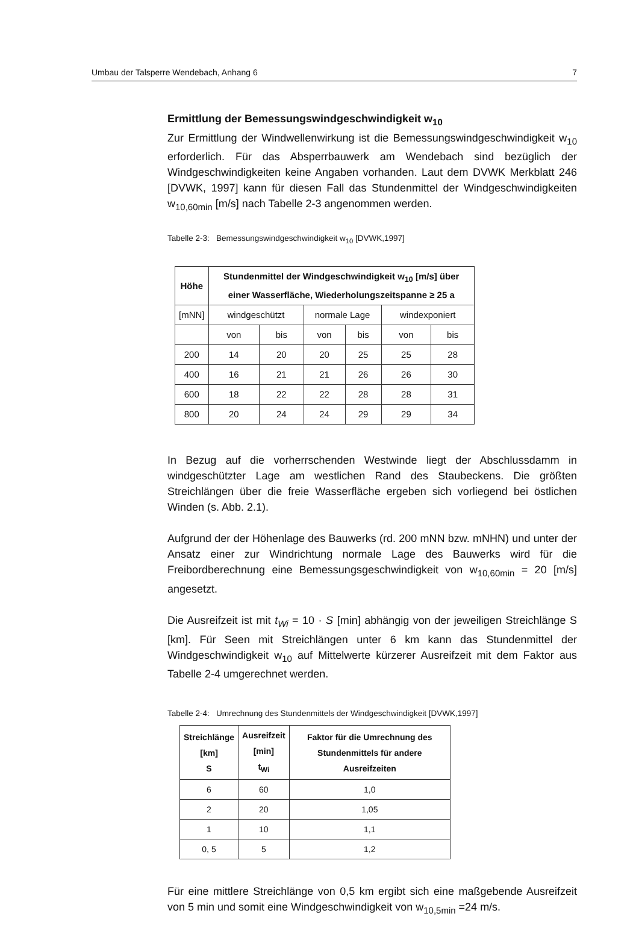Umbau der Talsperre Wendebach, Anhang 6 7
Ermittlung der Bemessungswindgeschwindigkeit w<sub>10</sub>
Zur Ermittlung der Windwellenwirkung ist die Bemessungswindgeschwindigkeit w<sub>10</sub> erforderlich. Für das Absperrbauwerk am Wendebach sind bezüglich der Windgeschwindigkeiten keine Angaben vorhanden. Laut dem DVWK Merkblatt 246 [DVWK, 1997] kann für diesen Fall das Stundenmittel der Windgeschwindigkeiten w<sub>10,60min</sub> [m/s] nach Tabelle 2-3 angenommen werden.
Tabelle 2-3: Bemessungswindgeschwindigkeit w<sub>10</sub> [DVWK,1997]
| Höhe | Stundenmittel der Windgeschwindigkeit w<sub>10</sub> [m/s] über einer Wasserfläche, Wiederholungszeitspanne ≥ 25 a | | | | | |
| --- | --- | --- | --- | --- | --- | --- |
| [mNN] | windgeschützt | | normale Lage | | windexponiert | |
| | von | bis | von | bis | von | bis |
| 200 | 14 | 20 | 20 | 25 | 25 | 28 |
| 400 | 16 | 21 | 21 | 26 | 26 | 30 |
| 600 | 18 | 22 | 22 | 28 | 28 | 31 |
| 800 | 20 | 24 | 24 | 29 | 29 | 34 |
In Bezug auf die vorherrschenden Westwinde liegt der Abschlussdamm in windgeschützter Lage am westlichen Rand des Staubeckens. Die größten Streichlängen über die freie Wasserfläche ergeben sich vorliegend bei östlichen Winden (s. Abb. 2.1).
Aufgrund der der Höhenlage des Bauwerks (rd. 200 mNN bzw. mNHN) und unter der Ansatz einer zur Windrichtung normale Lage des Bauwerks wird für die Freibordberechnung eine Bemessungsgeschwindigkeit von w<sub>10,60min</sub> = 20 [m/s] angesetzt.
Die Ausreifzeit ist mit t<sub>Wi</sub> = 10 · S [min] abhängig von der jeweiligen Streichlänge S [km]. Für Seen mit Streichlängen unter 6 km kann das Stundenmittel der Windgeschwindigkeit w<sub>10</sub> auf Mittelwerte kürzerer Ausreifzeit mit dem Faktor aus Tabelle 2-4 umgerechnet werden.
Tabelle 2-4: Umrechnung des Stundenmittels der Windgeschwindigkeit [DVWK,1997]
| Streichlänge [km] S | Ausreifzeit [min] t<sub>Wi</sub> | Faktor für die Umrechnung des Stundenmittels für andere Ausreifzeiten |
| --- | --- | --- |
| 6 | 60 | 1,0 |
| 2 | 20 | 1,05 |
| 1 | 10 | 1,1 |
| 0, 5 | 5 | 1,2 |
Für eine mittlere Streichlänge von 0,5 km ergibt sich eine maßgebende Ausreifzeit von 5 min und somit eine Windgeschwindigkeit von w<sub>10,5min</sub> =24 m/s.